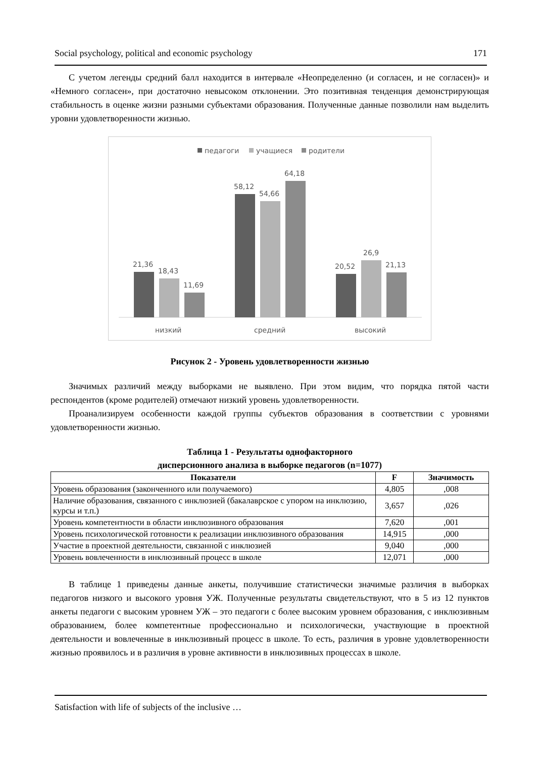Social psychology, political and economic psychology 171
С учетом легенды средний балл находится в интервале «Неопределенно (и согласен, и не согласен)» и «Немного согласен», при достаточно невысоком отклонении. Это позитивная тенденция демонстрирующая стабильность в оценке жизни разными субъектами образования. Полученные данные позволили нам выделить уровни удовлетворенности жизнью.
педагоги
учащиеся
родители
21,36
18,43
11,69
58,12
54,66
64,18
20,52
26,9
21,13
низкий
средний
высокий
Рисунок 2 - Уровень удовлетворенности жизнью
Значимых различий между выборками не выявлено. При этом видим, что порядка пятой части респондентов (кроме родителей) отмечают низкий уровень удовлетворенности.
Проанализируем особенности каждой группы субъектов образования в соответствии с уровнями удовлетворенности жизнью.
Таблица 1 - Результаты однофакторного
дисперсионного анализа в выборке педагогов (n=1077)
| Показатели | F | Значимость |
| --- | --- | --- |
| Уровень образования (законченного или получаемого) | 4,805 | ,008 |
| Наличие образования, связанного с инклюзией (бакалаврское с упором на инклюзию, курсы и т.п.) | 3,657 | ,026 |
| Уровень компетентности в области инклюзивного образования | 7,620 | ,001 |
| Уровень психологической готовности к реализации инклюзивного образования | 14,915 | ,000 |
| Участие в проектной деятельности, связанной с инклюзией | 9,040 | ,000 |
| Уровень вовлеченности в инклюзивный процесс в школе | 12,071 | ,000 |
В таблице 1 приведены данные анкеты, получившие статистически значимые различия в выборках педагогов низкого и высокого уровня УЖ. Полученные результаты свидетельствуют, что в 5 из 12 пунктов анкеты педагоги с высоким уровнем УЖ – это педагоги с более высоким уровнем образования, с инклюзивным образованием, более компетентные профессионально и психологически, участвующие в проектной деятельности и вовлеченные в инклюзивный процесс в школе. То есть, различия в уровне удовлетворенности жизнью проявилось и в различия в уровне активности в инклюзивных процессах в школе.
Satisfaction with life of subjects of the inclusive …